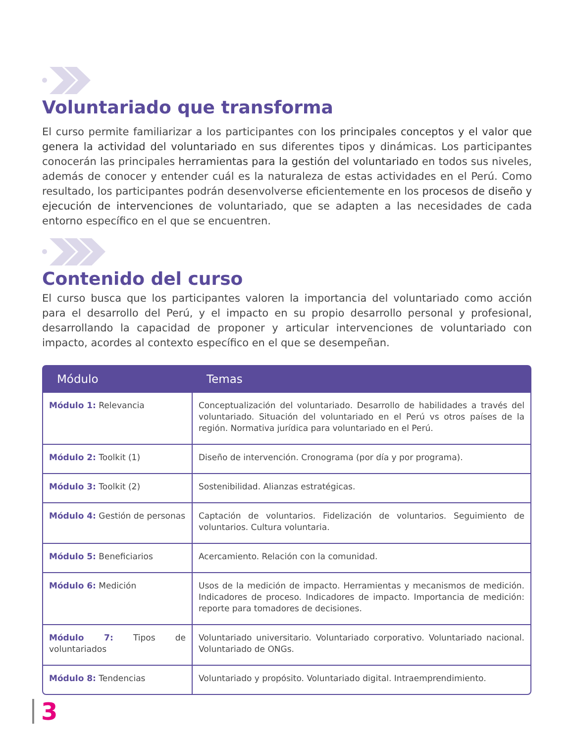Voluntariado que transforma
El curso permite familiarizar a los participantes con los principales conceptos y el valor que genera la actividad del voluntariado en sus diferentes tipos y dinámicas. Los participantes conocerán las principales herramientas para la gestión del voluntariado en todos sus niveles, además de conocer y entender cuál es la naturaleza de estas actividades en el Perú. Como resultado, los participantes podrán desenvolverse eficientemente en los procesos de diseño y ejecución de intervenciones de voluntariado, que se adapten a las necesidades de cada entorno específico en el que se encuentren.
Contenido del curso
El curso busca que los participantes valoren la importancia del voluntariado como acción para el desarrollo del Perú, y el impacto en su propio desarrollo personal y profesional, desarrollando la capacidad de proponer y articular intervenciones de voluntariado con impacto, acordes al contexto específico en el que se desempeñan.
| Módulo | Temas |
| --- | --- |
| Módulo 1: Relevancia | Conceptualización del voluntariado. Desarrollo de habilidades a través del voluntariado. Situación del voluntariado en el Perú vs otros países de la región. Normativa jurídica para voluntariado en el Perú. |
| Módulo 2: Toolkit (1) | Diseño de intervención. Cronograma (por día y por programa). |
| Módulo 3: Toolkit (2) | Sostenibilidad. Alianzas estratégicas. |
| Módulo 4: Gestión de personas | Captación de voluntarios. Fidelización de voluntarios. Seguimiento de voluntarios. Cultura voluntaria. |
| Módulo 5: Beneficiarios | Acercamiento. Relación con la comunidad. |
| Módulo 6: Medición | Usos de la medición de impacto. Herramientas y mecanismos de medición. Indicadores de proceso. Indicadores de impacto. Importancia de medición: reporte para tomadores de decisiones. |
| Módulo 7: Tipos de voluntariados | Voluntariado universitario. Voluntariado corporativo. Voluntariado nacional. Voluntariado de ONGs. |
| Módulo 8: Tendencias | Voluntariado y propósito. Voluntariado digital. Intraemprendimiento. |
3